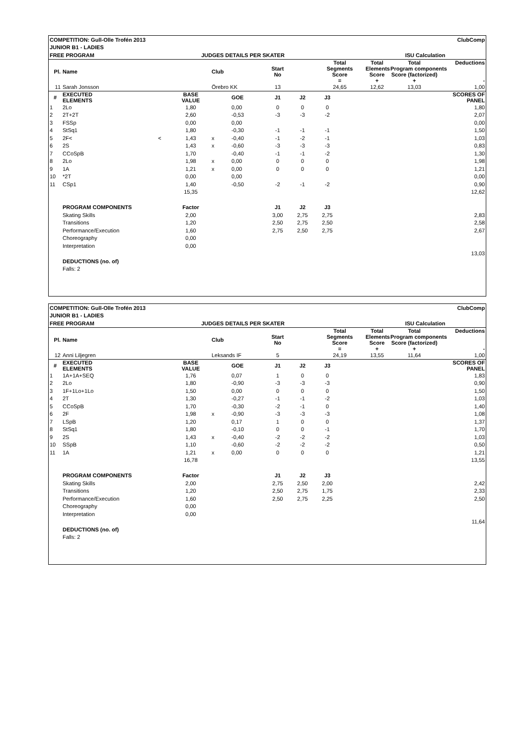| COMPETITION: Gull-Olle Trofén 2013 | | | | | | | | | | ClubComp | |
| JUNIOR B1 - LADIES | | | | | | | | | | | |
| FREE PROGRAM | | JUDGES DETAILS PER SKATER | | | | | | | ISU Calculation | | |
| Pl. | Name | | Club | | Start No | | Total Segments Score = | | Total Elements Score + | Total Program components Score (factorized) + | Deductions - |
| 11 | Sarah Jonsson | | Örebro KK | | 13 | | 24,65 | | 12,62 | 13,03 | 1,00 |
| # | EXECUTED ELEMENTS | BASE VALUE | | GOE | J1 | J2 | J3 | | | | SCORES OF PANEL |
| 1 | 2Lo | 1,80 | | 0,00 | 0 | 0 | 0 | | | | 1,80 |
| 2 | 2T+2T | 2,60 | | -0,53 | -3 | -3 | -2 | | | | 2,07 |
| 3 | FSSp | 0,00 | | 0,00 | | | | | | | 0,00 |
| 4 | StSq1 | 1,80 | | -0,30 | -1 | -1 | -1 | | | | 1,50 |
| 5 | 2F< < | 1,43 | x | -0,40 | -1 | -2 | -1 | | | | 1,03 |
| 6 | 2S | 1,43 | x | -0,60 | -3 | -3 | -3 | | | | 0,83 |
| 7 | CCoSpB | 1,70 | | -0,40 | -1 | -1 | -2 | | | | 1,30 |
| 8 | 2Lo | 1,98 | x | 0,00 | 0 | 0 | 0 | | | | 1,98 |
| 9 | 1A | 1,21 | x | 0,00 | 0 | 0 | 0 | | | | 1,21 |
| 10 | *2T | 0,00 | | 0,00 | | | | | | | 0,00 |
| 11 | CSp1 | 1,40 | | -0,50 | -2 | -1 | -2 | | | | 0,90 |
| | | 15,35 | | | | | | | | | 12,62 |
| | PROGRAM COMPONENTS | Factor | | | J1 | J2 | J3 | | | | |
| | Skating Skills | 2,00 | | | 3,00 | 2,75 | 2,75 | | | | 2,83 |
| | Transitions | 1,20 | | | 2,50 | 2,75 | 2,50 | | | | 2,58 |
| | Performance/Execution | 1,60 | | | 2,75 | 2,50 | 2,75 | | | | 2,67 |
| | Choreography | 0,00 | | | | | | | | | |
| | Interpretation | 0,00 | | | | | | | | | |
| | | | | | | | | | | | 13,03 |
| | DEDUCTIONS (no. of) | | | | | | | | | | |
| | Falls: 2 | | | | | | | | | | |
| COMPETITION: Gull-Olle Trofén 2013 | | | | | | | | | | ClubComp | |
| JUNIOR B1 - LADIES | | | | | | | | | | | |
| FREE PROGRAM | | JUDGES DETAILS PER SKATER | | | | | | | ISU Calculation | | |
| Pl. | Name | | Club | | Start No | | Total Segments Score = | | Total Elements Score + | Total Program components Score (factorized) + | Deductions - |
| 12 | Anni Liljegren | | Leksands IF | | 5 | | 24,19 | | 13,55 | 11,64 | 1,00 |
| # | EXECUTED ELEMENTS | BASE VALUE | | GOE | J1 | J2 | J3 | | | | SCORES OF PANEL |
| 1 | 1A+1A+SEQ | 1,76 | | 0,07 | 1 | 0 | 0 | | | | 1,83 |
| 2 | 2Lo | 1,80 | | -0,90 | -3 | -3 | -3 | | | | 0,90 |
| 3 | 1F+1Lo+1Lo | 1,50 | | 0,00 | 0 | 0 | 0 | | | | 1,50 |
| 4 | 2T | 1,30 | | -0,27 | -1 | -1 | -2 | | | | 1,03 |
| 5 | CCoSpB | 1,70 | | -0,30 | -2 | -1 | 0 | | | | 1,40 |
| 6 | 2F | 1,98 | x | -0,90 | -3 | -3 | -3 | | | | 1,08 |
| 7 | LSpB | 1,20 | | 0,17 | 1 | 0 | 0 | | | | 1,37 |
| 8 | StSq1 | 1,80 | | -0,10 | 0 | 0 | -1 | | | | 1,70 |
| 9 | 2S | 1,43 | x | -0,40 | -2 | -2 | -2 | | | | 1,03 |
| 10 | SSpB | 1,10 | | -0,60 | -2 | -2 | -2 | | | | 0,50 |
| 11 | 1A | 1,21 | x | 0,00 | 0 | 0 | 0 | | | | 1,21 |
| | | 16,78 | | | | | | | | | 13,55 |
| | PROGRAM COMPONENTS | Factor | | | J1 | J2 | J3 | | | | |
| | Skating Skills | 2,00 | | | 2,75 | 2,50 | 2,00 | | | | 2,42 |
| | Transitions | 1,20 | | | 2,50 | 2,75 | 1,75 | | | | 2,33 |
| | Performance/Execution | 1,60 | | | 2,50 | 2,75 | 2,25 | | | | 2,50 |
| | Choreography | 0,00 | | | | | | | | | |
| | Interpretation | 0,00 | | | | | | | | | |
| | | | | | | | | | | | 11,64 |
| | DEDUCTIONS (no. of) | | | | | | | | | | |
| | Falls: 2 | | | | | | | | | | |